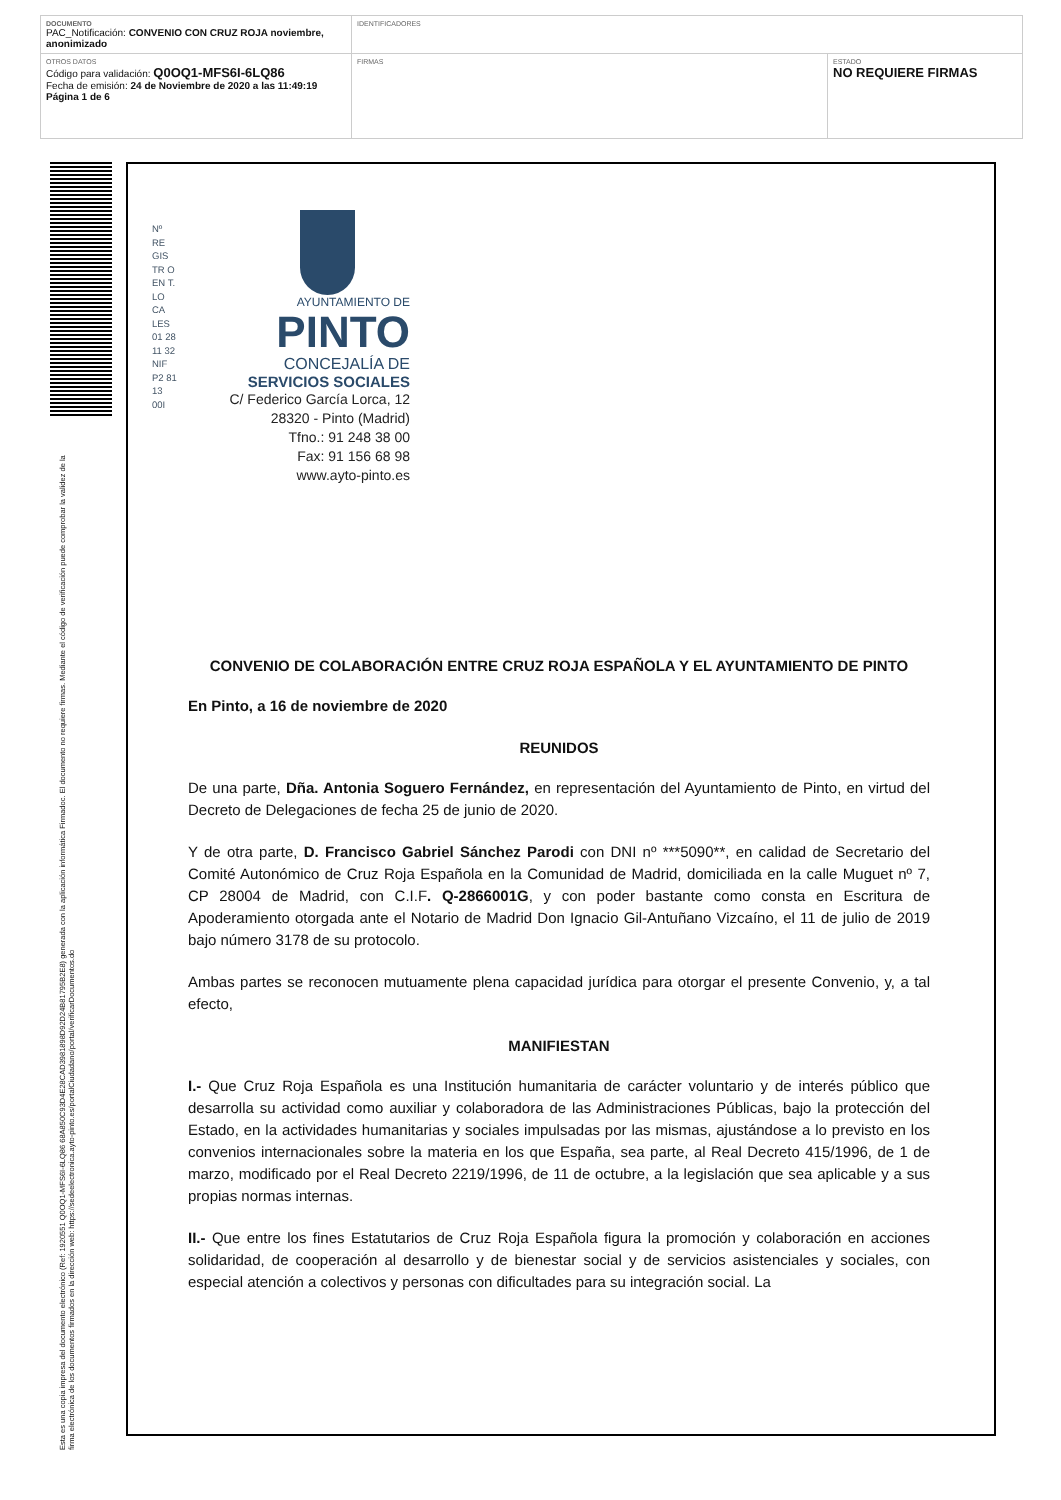| DOCUMENTO PAC_Notificación: CONVENIO CON CRUZ ROJA noviembre, anonimizado | IDENTIFICADORES | |
| OTROS DATOS Código para validación: Q0OQ1-MFS6I-6LQ86 Fecha de emisión: 24 de Noviembre de 2020 a las 11:49:19 Página 1 de 6 | FIRMAS | ESTADO NO REQUIERE FIRMAS |
Esta es una copia impresa del documento electrónico (Ref: 1920551 Q0OQ1-MFS6I-6LQ86 68A850C93D4E28CAD3981898D92D24B81795B2E8) generada con la aplicación informática Firmadoc. El documento no requiere firmas. Mediante el código de verificación puede comprobar la validez de la firma electrónica de los documentos firmados en la dirección web: https://sedeelectronica.ayto-pinto.es/portalCiudadano/portal/verificarDocumentos.do
Nº RE GIS TR O EN T. LO CA LES 01 28 11 32 NIF P2 81 13 00I
AYUNTAMIENTO DE
PINTO
CONCEJALÍA DE
SERVICIOS SOCIALES
C/ Federico García Lorca, 12
28320 - Pinto (Madrid)
Tfno.: 91 248 38 00
Fax: 91 156 68 98
www.ayto-pinto.es
CONVENIO DE COLABORACIÓN ENTRE CRUZ ROJA ESPAÑOLA Y EL AYUNTAMIENTO DE PINTO
En Pinto, a 16 de noviembre de 2020
REUNIDOS
De una parte, Dña. Antonia Soguero Fernández, en representación del Ayuntamiento de Pinto, en virtud del Decreto de Delegaciones de fecha 25 de junio de 2020.
Y de otra parte, D. Francisco Gabriel Sánchez Parodi con DNI nº ***5090**, en calidad de Secretario del Comité Autonómico de Cruz Roja Española en la Comunidad de Madrid, domiciliada en la calle Muguet nº 7, CP 28004 de Madrid, con C.I.F. Q-2866001G, y con poder bastante como consta en Escritura de Apoderamiento otorgada ante el Notario de Madrid Don Ignacio Gil-Antuñano Vizcaíno, el 11 de julio de 2019 bajo número 3178 de su protocolo.
Ambas partes se reconocen mutuamente plena capacidad jurídica para otorgar el presente Convenio, y, a tal efecto,
MANIFIESTAN
I.- Que Cruz Roja Española es una Institución humanitaria de carácter voluntario y de interés público que desarrolla su actividad como auxiliar y colaboradora de las Administraciones Públicas, bajo la protección del Estado, en la actividades humanitarias y sociales impulsadas por las mismas, ajustándose a lo previsto en los convenios internacionales sobre la materia en los que España, sea parte, al Real Decreto 415/1996, de 1 de marzo, modificado por el Real Decreto 2219/1996, de 11 de octubre, a la legislación que sea aplicable y a sus propias normas internas.
II.- Que entre los fines Estatutarios de Cruz Roja Española figura la promoción y colaboración en acciones solidaridad, de cooperación al desarrollo y de bienestar social y de servicios asistenciales y sociales, con especial atención a colectivos y personas con dificultades para su integración social. La